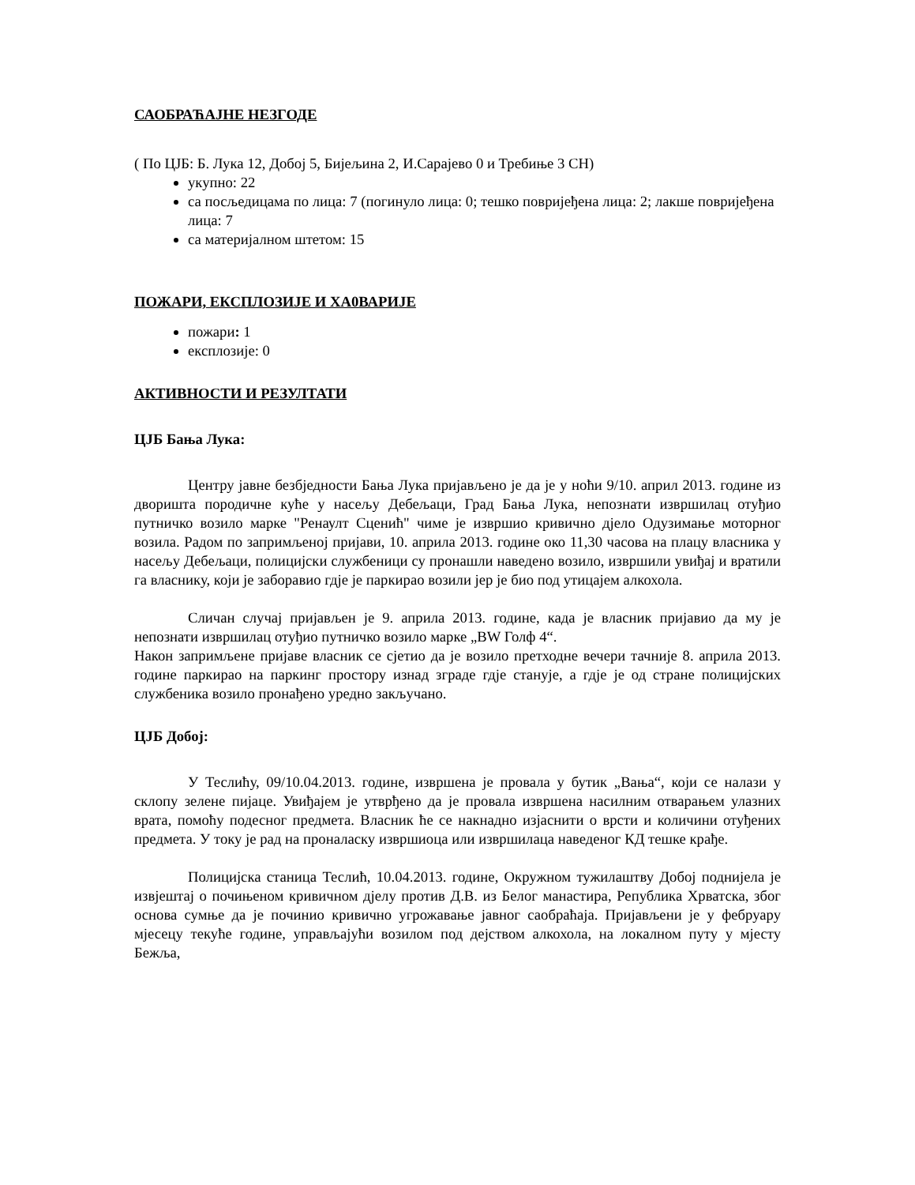САОБРАЋАЈНЕ НЕЗГОДЕ
( По ЦЈБ: Б. Лука 12, Добој 5, Бијељина 2, И.Сарајево 0 и Требиње 3 СН)
укупно: 22
са посљедицама по лица: 7 (погинуло лица: 0; тешко повријеђена лица: 2; лакше повријеђена лица: 7
са материјалном штетом: 15
ПОЖАРИ, ЕКСПЛОЗИЈЕ И ХА0ВАРИЈЕ
пожари: 1
експлозије: 0
АКТИВНОСТИ И РЕЗУЛТАТИ
ЦЈБ Бања Лука:
Центру јавне безбједности Бања Лука пријављено је да је у ноћи 9/10. април 2013. године из дворишта породичне куће у насељу Дебељаци, Град Бања Лука, непознати извршилац отуђио путничко возило марке "Ренаулт Сценић" чиме је извршио кривично дјело Одузимање моторног возила. Радом по запримљеној пријави, 10. априла 2013. године око 11,30 часова на плацу власника у насељу Дебељаци, полицијски службеници су пронашли наведено возило, извршили увиђај и вратили га власнику, који је заборавио гдје је паркирао возили јер је био под утицајем алкохола.
Сличан случај пријављен је 9. априла 2013. године, када је власник пријавио да му је непознати извршилац отуђио путничко возило марке „BW Голф 4“.
Након запримљене пријаве власник се сјетио да је возило претходне вечери тачније 8. априла 2013. године паркирао на паркинг простору изнад зграде гдје станује, а гдје је од стране полицијских службеника возило пронађено уредно закључано.
ЦЈБ Добој:
У Теслићу, 09/10.04.2013. године, извршена је провала у бутик „Вања“, који се налази у склопу зелене пијаце. Увиђајем је утврђено да је провала извршена насилним отварањем улазних врата, помоћу подесног предмета. Власник ће се накнадно изјаснити о врсти и количини отуђених предмета. У току је рад на проналаску извршиоца или извршилаца наведеног КД тешке крађе.
Полицијска станица Теслић, 10.04.2013. године, Окружном тужилаштву Добој поднијела је извјештај о почињеном кривичном дјелу против Д.В. из Белог манастира, Република Хрватска, због основа сумње да је починио кривично угрожавање јавног саобраћаја. Пријављени је у фебруару мјесецу текуће године, управљајући возилом под дејством алкохола, на локалном путу у мјесту Бежља,